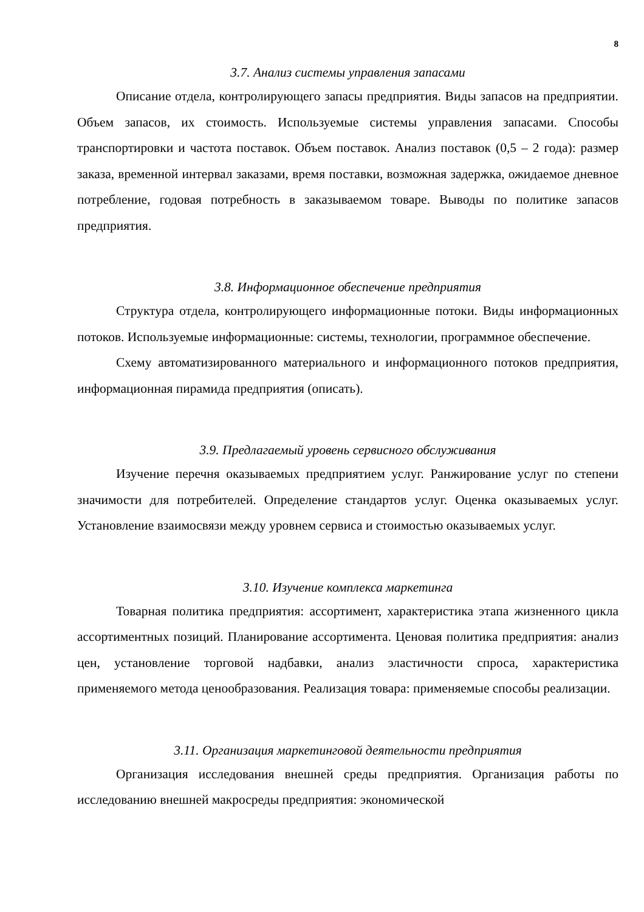8
3.7. Анализ системы управления запасами
Описание отдела, контролирующего запасы предприятия. Виды запасов на предприятии. Объем запасов, их стоимость. Используемые системы управления запасами. Способы транспортировки и частота поставок. Объем поставок. Анализ поставок (0,5 – 2 года): размер заказа, временной интервал заказами, время поставки, возможная задержка, ожидаемое дневное потребление, годовая потребность в заказываемом товаре. Выводы по политике запасов предприятия.
3.8. Информационное обеспечение предприятия
Структура отдела, контролирующего информационные потоки. Виды информационных потоков. Используемые информационные: системы, технологии, программное обеспечение.
Схему автоматизированного материального и информационного потоков предприятия, информационная пирамида предприятия (описать).
3.9. Предлагаемый уровень сервисного обслуживания
Изучение перечня оказываемых предприятием услуг. Ранжирование услуг по степени значимости для потребителей. Определение стандартов услуг. Оценка оказываемых услуг. Установление взаимосвязи между уровнем сервиса и стоимостью оказываемых услуг.
3.10. Изучение комплекса маркетинга
Товарная политика предприятия: ассортимент, характеристика этапа жизненного цикла ассортиментных позиций. Планирование ассортимента. Ценовая политика предприятия: анализ цен, установление торговой надбавки, анализ эластичности спроса, характеристика применяемого метода ценообразования. Реализация товара: применяемые способы реализации.
3.11. Организация маркетинговой деятельности предприятия
Организация исследования внешней среды предприятия. Организация работы по исследованию внешней макросреды предприятия: экономической